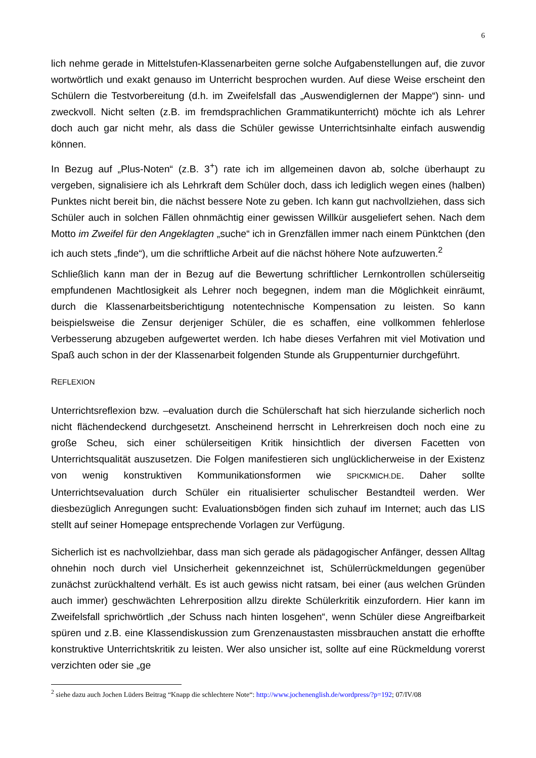6
lich nehme gerade in Mittelstufen-Klassenarbeiten gerne solche Aufgabenstellungen auf, die zuvor wortwörtlich und exakt genauso im Unterricht besprochen wurden. Auf diese Weise erscheint den Schülern die Testvorbereitung (d.h. im Zweifelsfall das „Auswendiglernen der Mappe“) sinn- und zweckvoll. Nicht selten (z.B. im fremdsprachlichen Grammatikunterricht) möchte ich als Lehrer doch auch gar nicht mehr, als dass die Schüler gewisse Unterrichtsinhalte einfach auswendig können.
In Bezug auf „Plus-Noten“ (z.B. 3<sup>+</sup>) rate ich im allgemeinen davon ab, solche überhaupt zu vergeben, signalisiere ich als Lehrkraft dem Schüler doch, dass ich lediglich wegen eines (halben) Punktes nicht bereit bin, die nächst bessere Note zu geben. Ich kann gut nachvollziehen, dass sich Schüler auch in solchen Fällen ohnmächtig einer gewissen Willkür ausgeliefert sehen. Nach dem Motto im Zweifel für den Angeklagten „suche“ ich in Grenzfällen immer nach einem Pünktchen (den ich auch stets „finde“), um die schriftliche Arbeit auf die nächst höhere Note aufzuwerten.<sup>2</sup>
Schließlich kann man der in Bezug auf die Bewertung schriftlicher Lernkontrollen schülerseitig empfundenen Machtlosigkeit als Lehrer noch begegnen, indem man die Möglichkeit einräumt, durch die Klassenarbeitsberichtigung notentechnische Kompensation zu leisten. So kann beispielsweise die Zensur derjeniger Schüler, die es schaffen, eine vollkommen fehlerlose Verbesserung abzugeben aufgewertet werden. Ich habe dieses Verfahren mit viel Motivation und Spaß auch schon in der der Klassenarbeit folgenden Stunde als Gruppenturnier durchgeführt.
REFLEXION
Unterrichtsreflexion bzw. –evaluation durch die Schülerschaft hat sich hierzulande sicherlich noch nicht flächendeckend durchgesetzt. Anscheinend herrscht in Lehrerkreisen doch noch eine zu große Scheu, sich einer schülerseitigen Kritik hinsichtlich der diversen Facetten von Unterrichtsqualität auszusetzen. Die Folgen manifestieren sich unglücklicherweise in der Existenz von wenig konstruktiven Kommunikationsformen wie SPICKMICH.DE. Daher sollte Unterrichtsevaluation durch Schüler ein ritualisierter schulischer Bestandteil werden. Wer diesbezüglich Anregungen sucht: Evaluationsbögen finden sich zuhauf im Internet; auch das LIS stellt auf seiner Homepage entsprechende Vorlagen zur Verfügung.
Sicherlich ist es nachvollziehbar, dass man sich gerade als pädagogischer Anfänger, dessen Alltag ohnehin noch durch viel Unsicherheit gekennzeichnet ist, Schülerrückmeldungen gegenüber zunächst zurückhaltend verhält. Es ist auch gewiss nicht ratsam, bei einer (aus welchen Gründen auch immer) geschwächten Lehrerposition allzu direkte Schülerkritik einzufordern. Hier kann im Zweifelsfall sprichwörtlich „der Schuss nach hinten losgehen“, wenn Schüler diese Angreifbarkeit spüren und z.B. eine Klassendiskussion zum Grenzenaustasten missbrauchen anstatt die erhoffte konstruktive Unterrichtskritik zu leisten. Wer also unsicher ist, sollte auf eine Rückmeldung vorerst verzichten oder sie „ge
<sup>2</sup> siehe dazu auch Jochen Lüders Beitrag “Knapp die schlechtere Note“: http://www.jochenenglish.de/wordpress/?p=192; 07/IV/08